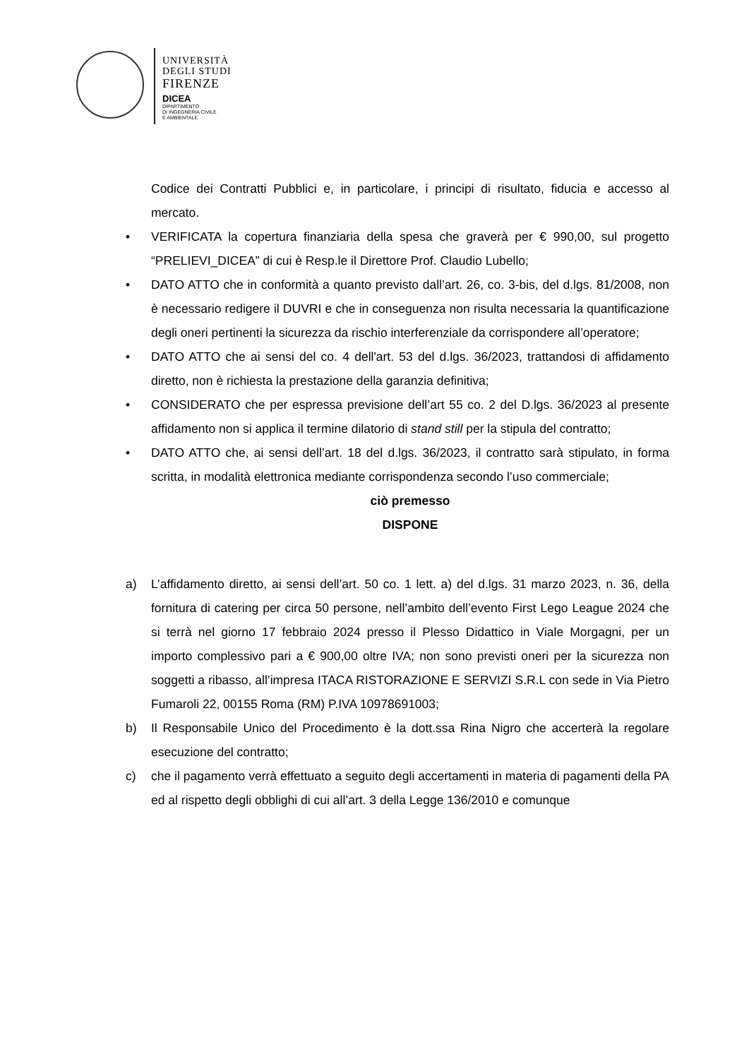UNIVERSITÀ
DEGLI STUDI
FIRENZE
DICEA
DIPARTIMENTO
DI INGEGNERIA CIVILE
E AMBIENTALE
Codice dei Contratti Pubblici e, in particolare, i principi di risultato, fiducia e accesso al mercato.
• VERIFICATA la copertura finanziaria della spesa che graverà per € 990,00, sul progetto “PRELIEVI_DICEA” di cui è Resp.le il Direttore Prof. Claudio Lubello;
• DATO ATTO che in conformità a quanto previsto dall’art. 26, co. 3-bis, del d.lgs. 81/2008, non è necessario redigere il DUVRI e che in conseguenza non risulta necessaria la quantificazione degli oneri pertinenti la sicurezza da rischio interferenziale da corrispondere all’operatore;
• DATO ATTO che ai sensi del co. 4 dell'art. 53 del d.lgs. 36/2023, trattandosi di affidamento diretto, non è richiesta la prestazione della garanzia definitiva;
• CONSIDERATO che per espressa previsione dell’art 55 co. 2 del D.lgs. 36/2023 al presente affidamento non si applica il termine dilatorio di stand still per la stipula del contratto;
• DATO ATTO che, ai sensi dell’art. 18 del d.lgs. 36/2023, il contratto sarà stipulato, in forma scritta, in modalità elettronica mediante corrispondenza secondo l’uso commerciale;
ciò premesso
DISPONE
a) L’affidamento diretto, ai sensi dell’art. 50 co. 1 lett. a) del d.lgs. 31 marzo 2023, n. 36, della fornitura di catering per circa 50 persone, nell’ambito dell’evento First Lego League 2024 che si terrà nel giorno 17 febbraio 2024 presso il Plesso Didattico in Viale Morgagni, per un importo complessivo pari a € 900,00 oltre IVA; non sono previsti oneri per la sicurezza non soggetti a ribasso, all’impresa ITACA RISTORAZIONE E SERVIZI S.R.L con sede in Via Pietro Fumaroli 22, 00155 Roma (RM) P.IVA 10978691003;
b) Il Responsabile Unico del Procedimento è la dott.ssa Rina Nigro che accerterà la regolare esecuzione del contratto;
c) che il pagamento verrà effettuato a seguito degli accertamenti in materia di pagamenti della PA ed al rispetto degli obblighi di cui all’art. 3 della Legge 136/2010 e comunque